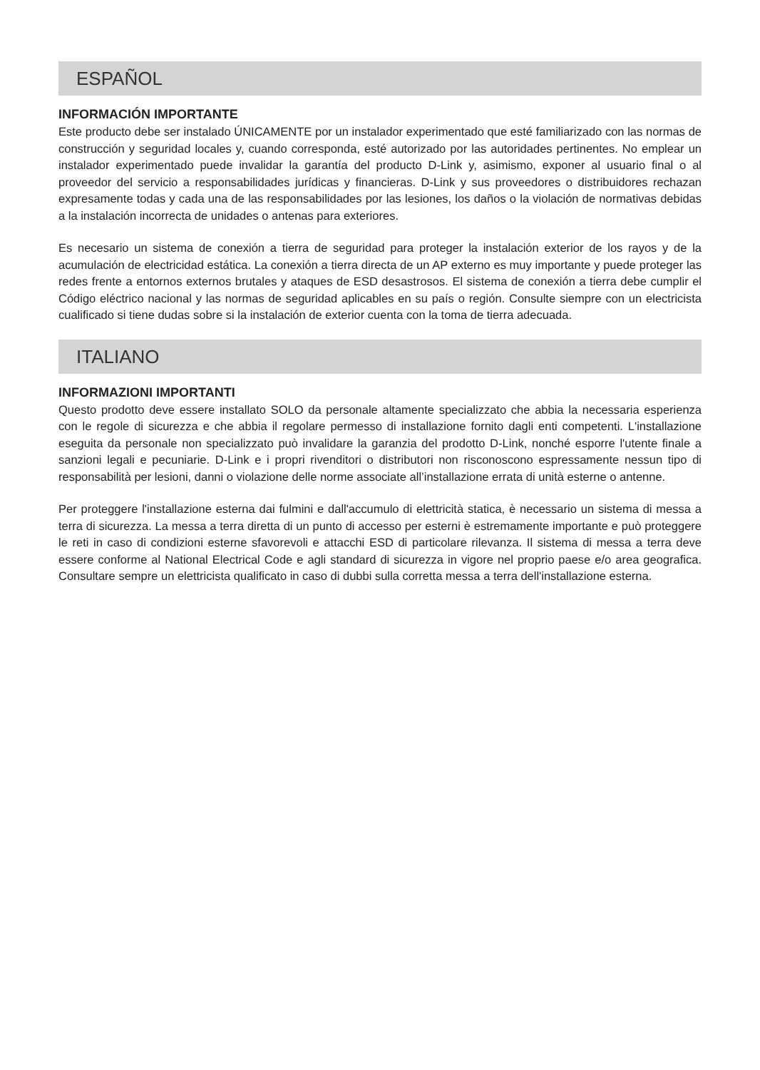ESPAÑOL
INFORMACIÓN IMPORTANTE
Este producto debe ser instalado ÚNICAMENTE por un instalador experimentado que esté familiarizado con las normas de construcción y seguridad locales y, cuando corresponda, esté autorizado por las autoridades pertinentes. No emplear un instalador experimentado puede invalidar la garantía del producto D-Link y, asimismo, exponer al usuario final o al proveedor del servicio a responsabilidades jurídicas y financieras. D-Link y sus proveedores o distribuidores rechazan expresamente todas y cada una de las responsabilidades por las lesiones, los daños o la violación de normativas debidas a la instalación incorrecta de unidades o antenas para exteriores.
Es necesario un sistema de conexión a tierra de seguridad para proteger la instalación exterior de los rayos y de la acumulación de electricidad estática. La conexión a tierra directa de un AP externo es muy importante y puede proteger las redes frente a entornos externos brutales y ataques de ESD desastrosos. El sistema de conexión a tierra debe cumplir el Código eléctrico nacional y las normas de seguridad aplicables en su país o región. Consulte siempre con un electricista cualificado si tiene dudas sobre si la instalación de exterior cuenta con la toma de tierra adecuada.
ITALIANO
INFORMAZIONI IMPORTANTI
Questo prodotto deve essere installato SOLO da personale altamente specializzato che abbia la necessaria esperienza con le regole di sicurezza e che abbia il regolare permesso di installazione fornito dagli enti competenti. L'installazione eseguita da personale non specializzato può invalidare la garanzia del prodotto D-Link, nonché esporre l'utente finale a sanzioni legali e pecuniarie. D-Link e i propri rivenditori o distributori non risconoscono espressamente nessun tipo di responsabilità per lesioni, danni o violazione delle norme associate all’installazione errata di unità esterne o antenne.
Per proteggere l'installazione esterna dai fulmini e dall'accumulo di elettricità statica, è necessario un sistema di messa a terra di sicurezza. La messa a terra diretta di un punto di accesso per esterni è estremamente importante e può proteggere le reti in caso di condizioni esterne sfavorevoli e attacchi ESD di particolare rilevanza. Il sistema di messa a terra deve essere conforme al National Electrical Code e agli standard di sicurezza in vigore nel proprio paese e/o area geografica. Consultare sempre un elettricista qualificato in caso di dubbi sulla corretta messa a terra dell'installazione esterna.